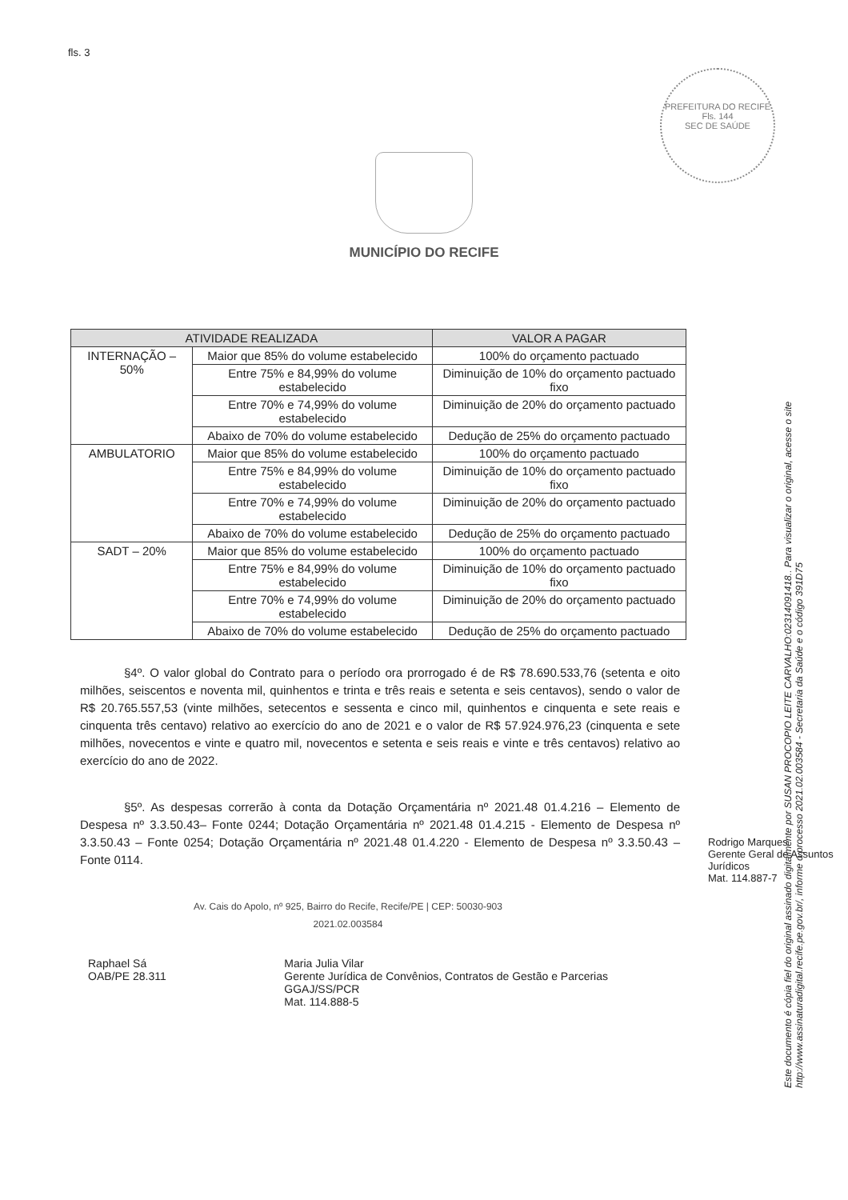fls. 3
PREFEITURA DO RECIFE
Fls. 144
SEC DE SAÚDE
MUNICÍPIO DO RECIFE
| ATIVIDADE REALIZADA | | VALOR A PAGAR |
| --- | --- | --- |
| INTERNAÇÃO – 50% | Maior que 85% do volume estabelecido | 100% do orçamento pactuado |
| | Entre 75% e 84,99% do volume estabelecido | Diminuição de 10% do orçamento pactuado fixo |
| | Entre 70% e 74,99% do volume estabelecido | Diminuição de 20% do orçamento pactuado |
| | Abaixo de 70% do volume estabelecido | Dedução de 25% do orçamento pactuado |
| AMBULATORIO | Maior que 85% do volume estabelecido | 100% do orçamento pactuado |
| | Entre 75% e 84,99% do volume estabelecido | Diminuição de 10% do orçamento pactuado fixo |
| | Entre 70% e 74,99% do volume estabelecido | Diminuição de 20% do orçamento pactuado |
| | Abaixo de 70% do volume estabelecido | Dedução de 25% do orçamento pactuado |
| SADT – 20% | Maior que 85% do volume estabelecido | 100% do orçamento pactuado |
| | Entre 75% e 84,99% do volume estabelecido | Diminuição de 10% do orçamento pactuado fixo |
| | Entre 70% e 74,99% do volume estabelecido | Diminuição de 20% do orçamento pactuado |
| | Abaixo de 70% do volume estabelecido | Dedução de 25% do orçamento pactuado |
§4º. O valor global do Contrato para o período ora prorrogado é de R$ 78.690.533,76 (setenta e oito milhões, seiscentos e noventa mil, quinhentos e trinta e três reais e setenta e seis centavos), sendo o valor de R$ 20.765.557,53 (vinte milhões, setecentos e sessenta e cinco mil, quinhentos e cinquenta e sete reais e cinquenta três centavo) relativo ao exercício do ano de 2021 e o valor de R$ 57.924.976,23 (cinquenta e sete milhões, novecentos e vinte e quatro mil, novecentos e setenta e seis reais e vinte e três centavos) relativo ao exercício do ano de 2022.
§5º. As despesas correrão à conta da Dotação Orçamentária nº 2021.48 01.4.216 – Elemento de Despesa nº 3.3.50.43– Fonte 0244; Dotação Orçamentária nº 2021.48 01.4.215 - Elemento de Despesa nº 3.3.50.43 – Fonte 0254; Dotação Orçamentária nº 2021.48 01.4.220 - Elemento de Despesa nº 3.3.50.43 – Fonte 0114.
Av. Cais do Apolo, nº 925, Bairro do Recife, Recife/PE | CEP: 50030-903
2021.02.003584
Raphael Sá
OAB/PE 28.311
Maria Julia Vilar
Gerente Jurídica de Convênios, Contratos de Gestão e Parcerias
GGAJ/SS/PCR
Mat. 114.888-5
Rodrigo Marques
Gerente Geral de Assuntos Jurídicos
Mat. 114.887-7
Este documento é cópia fiel do original assinado digitalmente por SUSAN PROCOPIO LEITE CARVALHO:02314091418.. Para visualizar o original, acesse o site http://www.assinaturadigital.recife.pe.gov.br/, informe o processo 2021.02.003584 - Secretaria da Saúde e o código 391D75